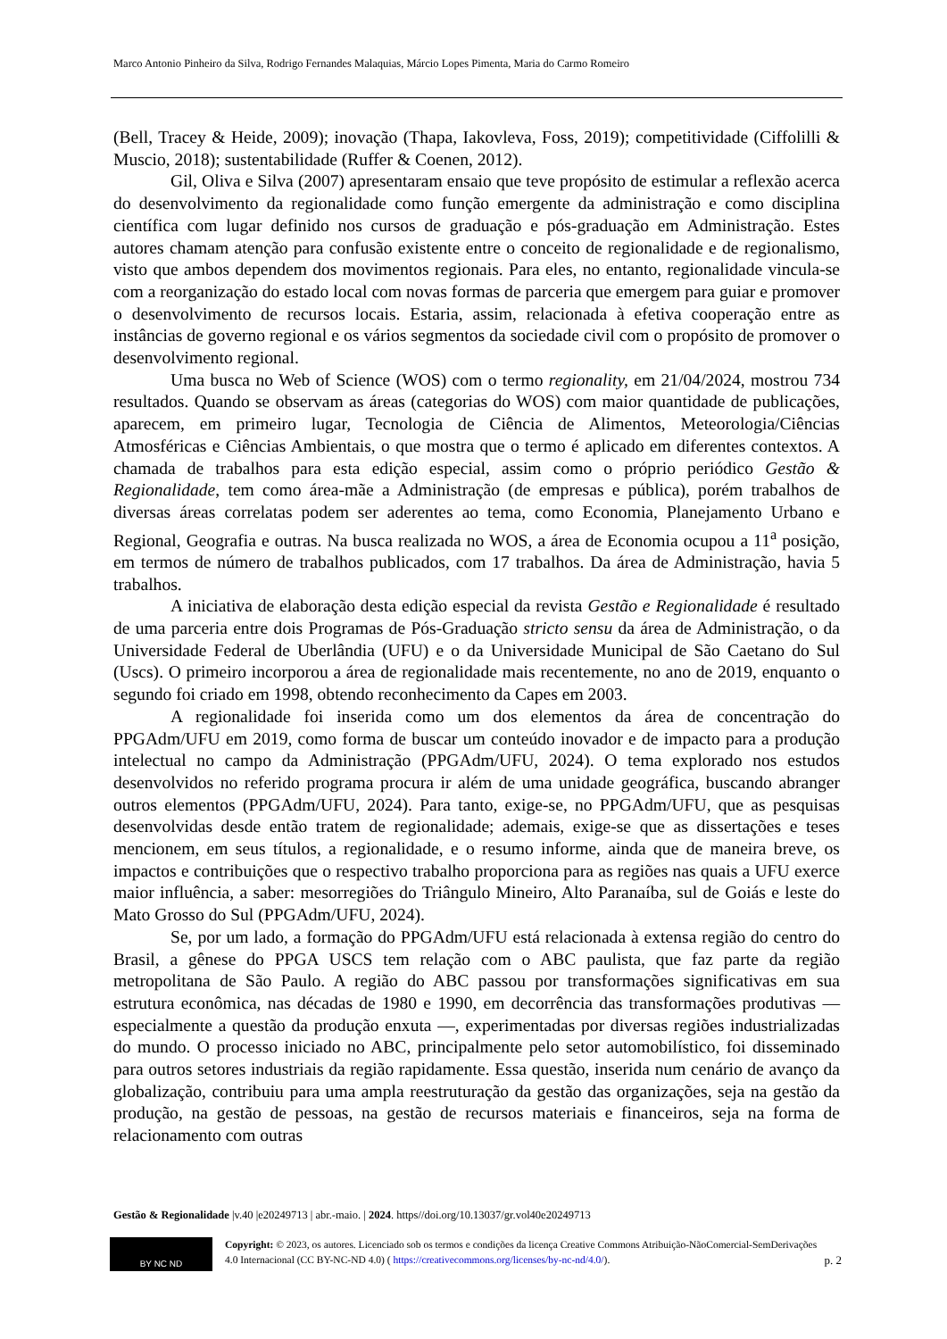Marco Antonio Pinheiro da Silva, Rodrigo Fernandes Malaquias, Márcio Lopes Pimenta, Maria do Carmo Romeiro
(Bell, Tracey & Heide, 2009); inovação (Thapa, Iakovleva, Foss, 2019); competitividade (Ciffolilli & Muscio, 2018); sustentabilidade (Ruffer & Coenen, 2012).
Gil, Oliva e Silva (2007) apresentaram ensaio que teve propósito de estimular a reflexão acerca do desenvolvimento da regionalidade como função emergente da administração e como disciplina científica com lugar definido nos cursos de graduação e pós-graduação em Administração. Estes autores chamam atenção para confusão existente entre o conceito de regionalidade e de regionalismo, visto que ambos dependem dos movimentos regionais. Para eles, no entanto, regionalidade vincula-se com a reorganização do estado local com novas formas de parceria que emergem para guiar e promover o desenvolvimento de recursos locais. Estaria, assim, relacionada à efetiva cooperação entre as instâncias de governo regional e os vários segmentos da sociedade civil com o propósito de promover o desenvolvimento regional.
Uma busca no Web of Science (WOS) com o termo regionality, em 21/04/2024, mostrou 734 resultados. Quando se observam as áreas (categorias do WOS) com maior quantidade de publicações, aparecem, em primeiro lugar, Tecnologia de Ciência de Alimentos, Meteorologia/Ciências Atmosféricas e Ciências Ambientais, o que mostra que o termo é aplicado em diferentes contextos. A chamada de trabalhos para esta edição especial, assim como o próprio periódico Gestão & Regionalidade, tem como área-mãe a Administração (de empresas e pública), porém trabalhos de diversas áreas correlatas podem ser aderentes ao tema, como Economia, Planejamento Urbano e Regional, Geografia e outras. Na busca realizada no WOS, a área de Economia ocupou a 11<sup>a</sup> posição, em termos de número de trabalhos publicados, com 17 trabalhos. Da área de Administração, havia 5 trabalhos.
A iniciativa de elaboração desta edição especial da revista Gestão e Regionalidade é resultado de uma parceria entre dois Programas de Pós-Graduação stricto sensu da área de Administração, o da Universidade Federal de Uberlândia (UFU) e o da Universidade Municipal de São Caetano do Sul (Uscs). O primeiro incorporou a área de regionalidade mais recentemente, no ano de 2019, enquanto o segundo foi criado em 1998, obtendo reconhecimento da Capes em 2003.
A regionalidade foi inserida como um dos elementos da área de concentração do PPGAdm/UFU em 2019, como forma de buscar um conteúdo inovador e de impacto para a produção intelectual no campo da Administração (PPGAdm/UFU, 2024). O tema explorado nos estudos desenvolvidos no referido programa procura ir além de uma unidade geográfica, buscando abranger outros elementos (PPGAdm/UFU, 2024). Para tanto, exige-se, no PPGAdm/UFU, que as pesquisas desenvolvidas desde então tratem de regionalidade; ademais, exige-se que as dissertações e teses mencionem, em seus títulos, a regionalidade, e o resumo informe, ainda que de maneira breve, os impactos e contribuições que o respectivo trabalho proporciona para as regiões nas quais a UFU exerce maior influência, a saber: mesorregiões do Triângulo Mineiro, Alto Paranaíba, sul de Goiás e leste do Mato Grosso do Sul (PPGAdm/UFU, 2024).
Se, por um lado, a formação do PPGAdm/UFU está relacionada à extensa região do centro do Brasil, a gênese do PPGA USCS tem relação com o ABC paulista, que faz parte da região metropolitana de São Paulo. A região do ABC passou por transformações significativas em sua estrutura econômica, nas décadas de 1980 e 1990, em decorrência das transformações produtivas — especialmente a questão da produção enxuta —, experimentadas por diversas regiões industrializadas do mundo. O processo iniciado no ABC, principalmente pelo setor automobilístico, foi disseminado para outros setores industriais da região rapidamente. Essa questão, inserida num cenário de avanço da globalização, contribuiu para uma ampla reestruturação da gestão das organizações, seja na gestão da produção, na gestão de pessoas, na gestão de recursos materiais e financeiros, seja na forma de relacionamento com outras
Gestão & Regionalidade |v.40 |e20249713 | abr.-maio. | 2024. https//doi.org/10.13037/gr.vol40e20249713
BY NC ND
Copyright: © 2023, os autores. Licenciado sob os termos e condições da licença Creative Commons Atribuição-NãoComercial-SemDerivações 4.0 Internacional (CC BY-NC-ND 4.0) ( https://creativecommons.org/licenses/by-nc-nd/4.0/).
p. 2